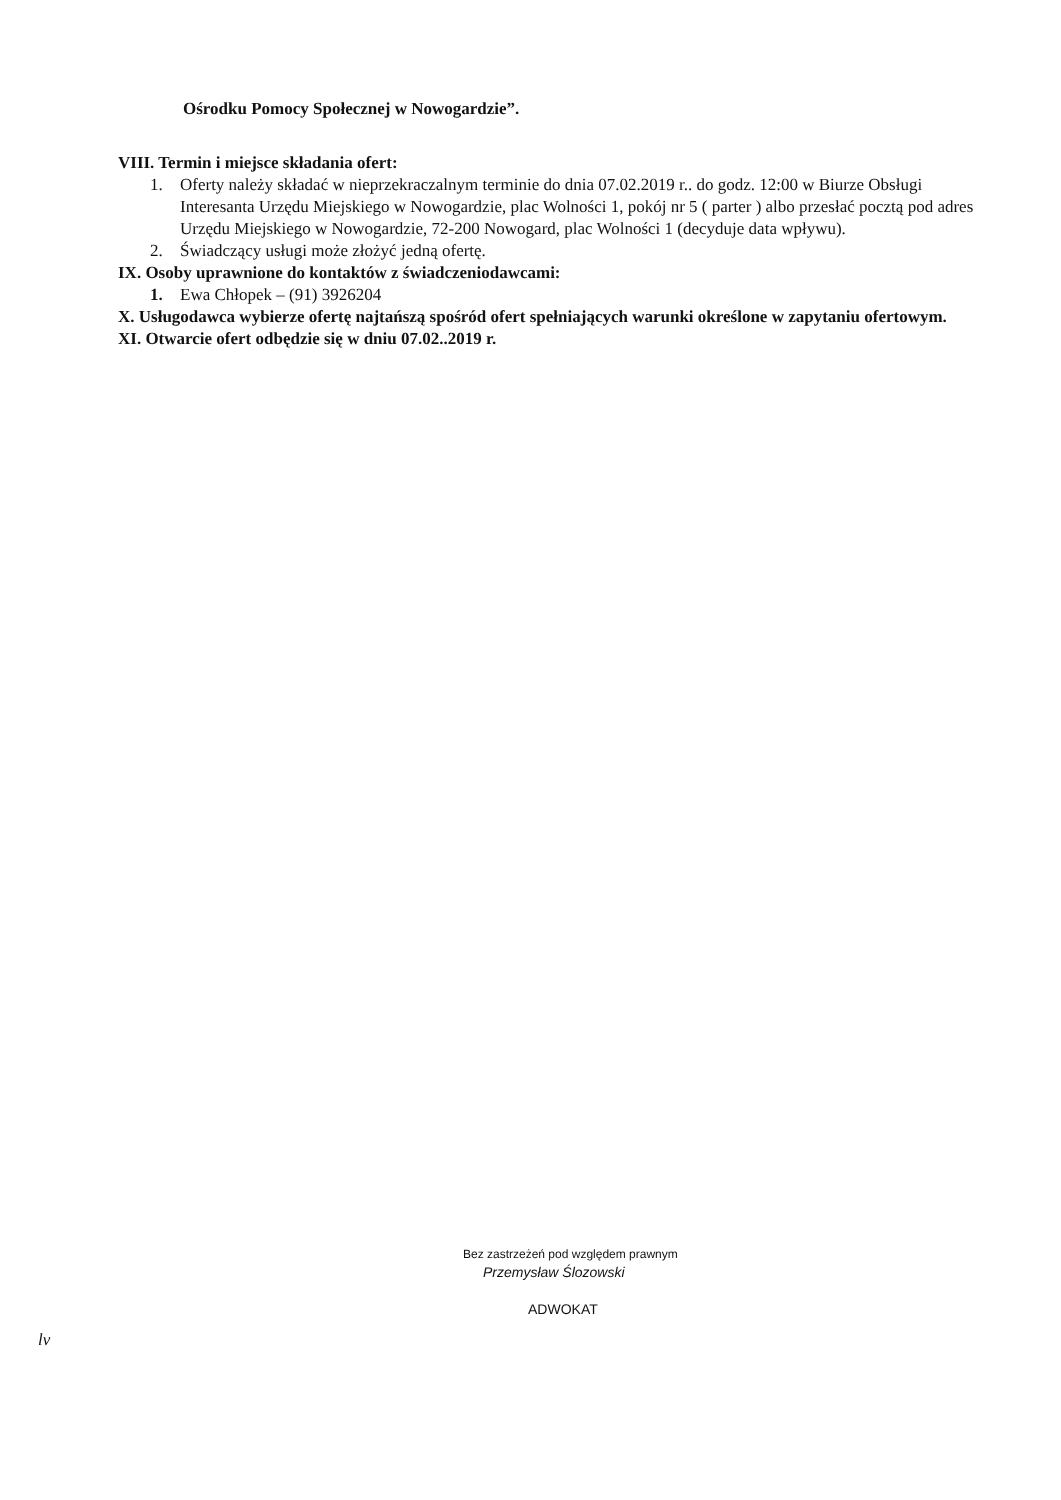Ośrodku Pomocy Społecznej w Nowogardzie”.
VIII. Termin i miejsce składania ofert:
1. Oferty należy składać w nieprzekraczalnym terminie do dnia 07.02.2019 r.. do godz. 12:00 w Biurze Obsługi Interesanta Urzędu Miejskiego w Nowogardzie, plac Wolności 1, pokój nr 5 ( parter ) albo przesłać pocztą pod adres Urzędu Miejskiego w Nowogardzie, 72-200 Nowogard, plac Wolności 1 (decyduje data wpływu).
2. Świadczący usługi może złożyć jedną ofertę.
IX. Osoby uprawnione do kontaktów z świadczeniodawcami:
1. Ewa Chłopek – (91) 3926204
X. Usługodawca wybierze ofertę najtańszą spośród ofert spełniających warunki określone w zapytaniu ofertowym.
XI. Otwarcie ofert odbędzie się w dniu 07.02..2019 r.
Bez zastrzeżeń pod względem prawnym
Przemysław Ślozowski
ADWOKAT
lv